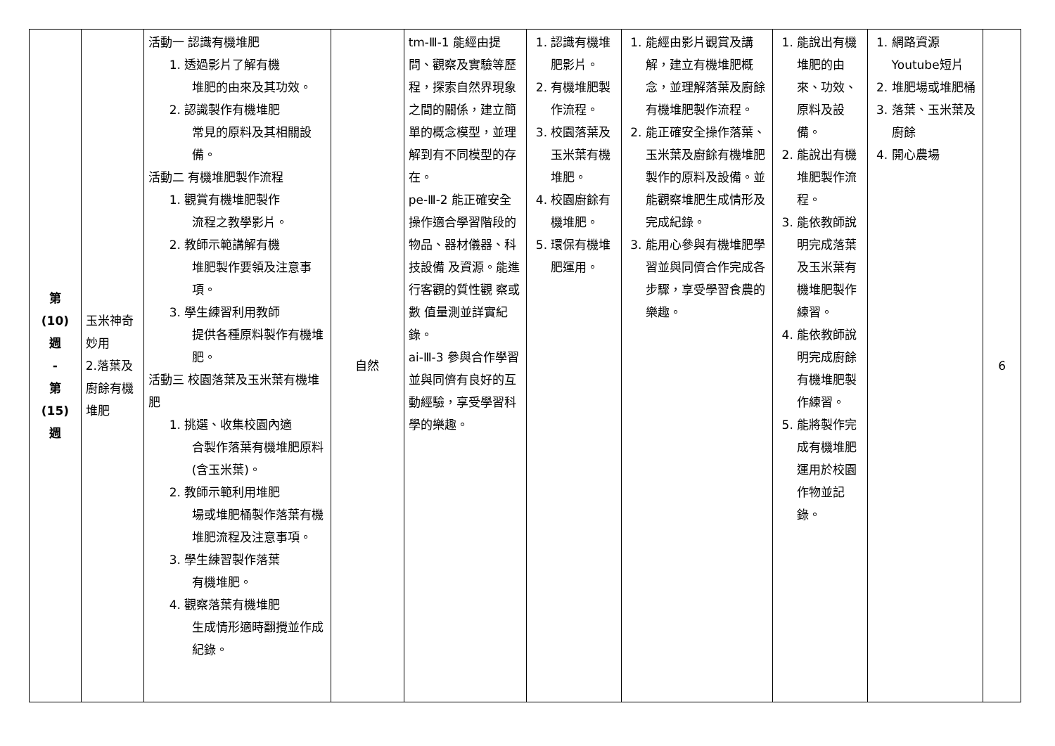| 第 (10) 週 - 第 (15) 週 | 玉米神奇妙用 2.落葉及廚餘有機堆肥 | 活動一 認識有機堆肥 1. 透過影片了解有機 堆肥的由來及其功效。 2. 認識製作有機堆肥 常見的原料及其相關設備。 活動二 有機堆肥製作流程 1. 觀賞有機堆肥製作 流程之教學影片。 2. 教師示範講解有機 堆肥製作要領及注意事項。 3. 學生練習利用教師 提供各種原料製作有機堆肥。 活動三 校園落葉及玉米葉有機堆肥 1. 挑選、收集校園內適 合製作落葉有機堆肥原料(含玉米葉)。 2. 教師示範利用堆肥 場或堆肥桶製作落葉有機堆肥流程及注意事項。 3. 學生練習製作落葉 有機堆肥。 4. 觀察落葉有機堆肥 生成情形適時翻攪並作成紀錄。 | 自然 | tm-Ⅲ-1 能經由提問、觀察及實驗等歷程，探索自然界現象之間的關係，建立簡單的概念模型，並理解到有不同模型的存在。 pe-Ⅲ-2 能正確安全操作適合學習階段的物品、器材儀器、科技設備 及資源。能進行客觀的質性觀 察或數 值量測並詳實紀錄。 ai-Ⅲ-3 參與合作學習並與同儕有良好的互動經驗，享受學習科學的樂趣。 | 1. 認識有機堆肥影片。 2. 有機堆肥製作流程。 3. 校園落葉及玉米葉有機堆肥。 4. 校園廚餘有機堆肥。 5. 環保有機堆肥運用。 | 1. 能經由影片觀賞及講解，建立有機堆肥概念，並理解落葉及廚餘有機堆肥製作流程。 2. 能正確安全操作落葉、玉米葉及廚餘有機堆肥製作的原料及設備。並能觀察堆肥生成情形及完成紀錄。 3. 能用心參與有機堆肥學習並與同儕合作完成各步驟，享受學習食農的樂趣。 | 1. 能說出有機堆肥的由來、功效、原料及設備。 2. 能說出有機堆肥製作流程。 3. 能依教師說明完成落葉及玉米葉有機堆肥製作練習。 4. 能依教師說明完成廚餘有機堆肥製作練習。 5. 能將製作完成有機堆肥運用於校園作物並記錄。 | 1. 網路資源 Youtube短片 2. 堆肥場或堆肥桶 3. 落葉、玉米葉及廚餘 4. 開心農場 | 6 |